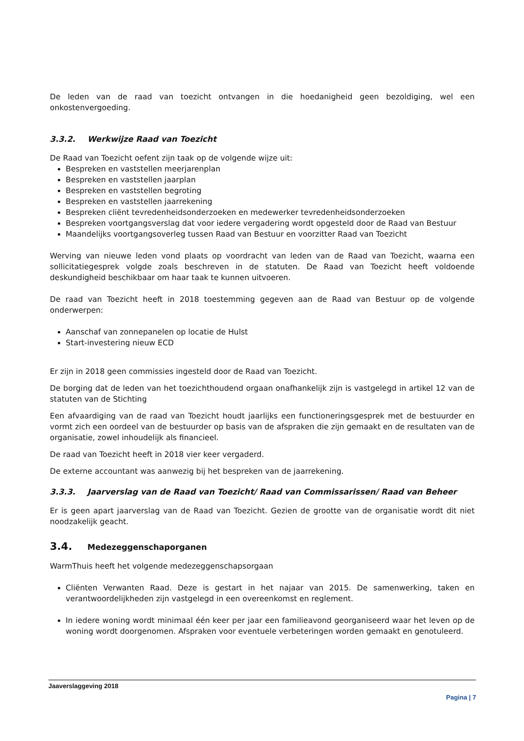De leden van de raad van toezicht ontvangen in die hoedanigheid geen bezoldiging, wel een onkostenvergoeding.
3.3.2. Werkwijze Raad van Toezicht
De Raad van Toezicht oefent zijn taak op de volgende wijze uit:
Bespreken en vaststellen meerjarenplan
Bespreken en vaststellen jaarplan
Bespreken en vaststellen begroting
Bespreken en vaststellen jaarrekening
Bespreken cliënt tevredenheidsonderzoeken en medewerker tevredenheidsonderzoeken
Bespreken voortgangsverslag dat voor iedere vergadering wordt opgesteld door de Raad van Bestuur
Maandelijks voortgangsoverleg tussen Raad van Bestuur en voorzitter Raad van Toezicht
Werving van nieuwe leden vond plaats op voordracht van leden van de Raad van Toezicht, waarna een sollicitatiegesprek volgde zoals beschreven in de statuten. De Raad van Toezicht heeft voldoende deskundigheid beschikbaar om haar taak te kunnen uitvoeren.
De raad van Toezicht heeft in 2018 toestemming gegeven aan de Raad van Bestuur op de volgende onderwerpen:
Aanschaf van zonnepanelen op locatie de Hulst
Start-investering nieuw ECD
Er zijn in 2018 geen commissies ingesteld door de Raad van Toezicht.
De borging dat de leden van het toezichthoudend orgaan onafhankelijk zijn is vastgelegd in artikel 12 van de statuten van de Stichting
Een afvaardiging van de raad van Toezicht houdt jaarlijks een functioneringsgesprek met de bestuurder en vormt zich een oordeel van de bestuurder op basis van de afspraken die zijn gemaakt en de resultaten van de organisatie, zowel inhoudelijk als financieel.
De raad van Toezicht heeft in 2018 vier keer vergaderd.
De externe accountant was aanwezig bij het bespreken van de jaarrekening.
3.3.3. Jaarverslag van de Raad van Toezicht/ Raad van Commissarissen/ Raad van Beheer
Er is geen apart jaarverslag van de Raad van Toezicht. Gezien de grootte van de organisatie wordt dit niet noodzakelijk geacht.
3.4. Medezeggenschaporganen
WarmThuis heeft het volgende medezeggenschapsorgaan
Cliënten Verwanten Raad. Deze is gestart in het najaar van 2015. De samenwerking, taken en verantwoordelijkheden zijn vastgelegd in een overeenkomst en reglement.
In iedere woning wordt minimaal één keer per jaar een familieavond georganiseerd waar het leven op de woning wordt doorgenomen. Afspraken voor eventuele verbeteringen worden gemaakt en genotuleerd.
Jaaverslaggeving 2018
Pagina | 7